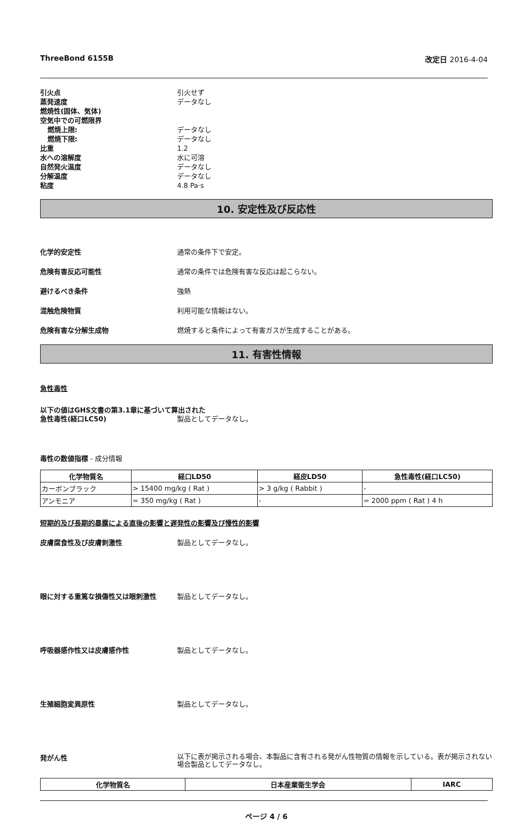ThreeBond 6155B 改定日 2016-4-04
引火点 引火せず
蒸発速度 データなし
燃焼性(固体、気体)
空気中での可燃限界
燃焼上限: データなし
燃焼下限: データなし
比重 1.2
水への溶解度 水に可溶
自然発火温度 データなし
分解温度 データなし
粘度 4.8 Pa·s
10. 安定性及び反応性
化学的安定性 通常の条件下で安定。
危険有害反応可能性 通常の条件では危険有害な反応は起こらない。
避けるべき条件 強熱
混触危険物質 利用可能な情報はない。
危険有害な分解生成物 燃焼すると条件によって有害ガスが生成することがある。
11. 有害性情報
急性毒性
以下の値はGHS文書の第3.1章に基づいて算出された
急性毒性(経口LC50) 製品としてデータなし。
毒性の数値指標 - 成分情報
| 化学物質名 | 経口LD50 | 経皮LD50 | 急性毒性(経口LC50) |
| --- | --- | --- | --- |
| カーボンブラック | > 15400 mg/kg ( Rat ) | > 3 g/kg ( Rabbit ) | - |
| アンモニア | = 350 mg/kg ( Rat ) | - | = 2000 ppm ( Rat ) 4 h |
短期的及び長期的暴露による直後の影響と遅発性の影響及び慢性的影響
皮膚腐食性及び皮膚刺激性 製品としてデータなし。
眼に対する重篤な損傷性又は眼刺激性 製品としてデータなし。
呼吸器感作性又は皮膚感作性 製品としてデータなし。
生殖細胞変異原性 製品としてデータなし。
発がん性 以下に表が掲示される場合、本製品に含有される発がん性物質の情報を示している。表が掲示されない場合製品としてデータなし。
| 化学物質名 | 日本産業衛生学会 | IARC |
| --- | --- | --- |
ページ 4 / 6